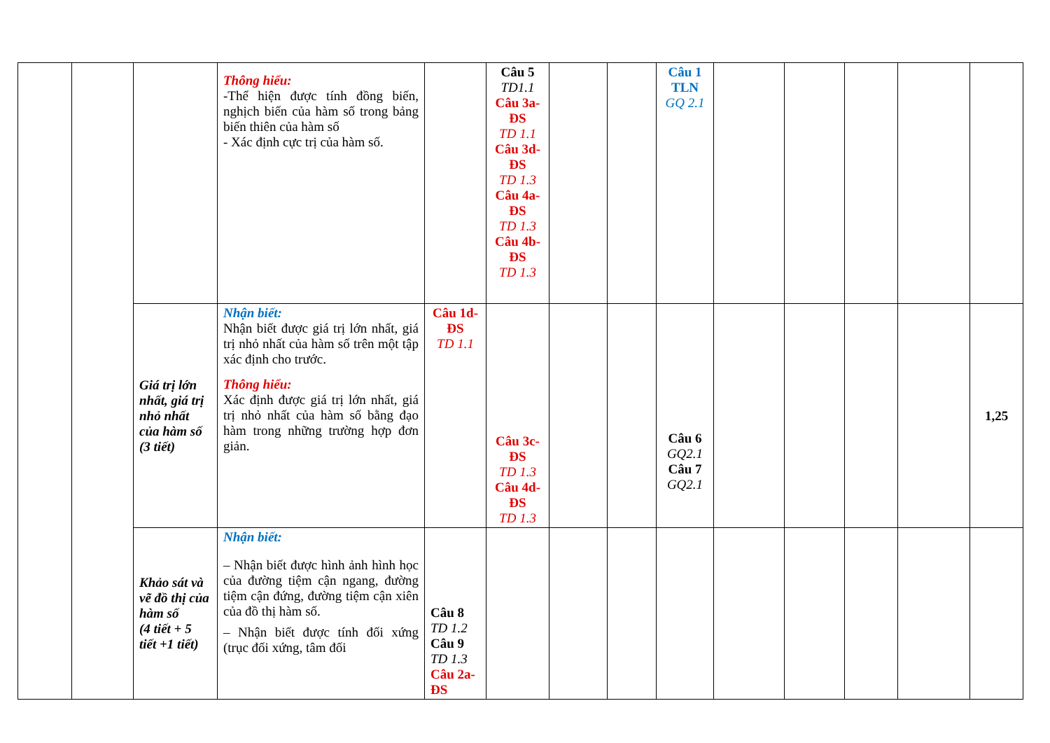| | | | Thông hiểu: -Thể hiện được tính đồng biến, nghịch biến của hàm số trong bảng biến thiên của hàm số - Xác định cực trị của hàm số. | | Câu 5 TD1.1 Câu 3a-ĐS TD 1.1 Câu 3d-ĐS TD 1.3 Câu 4a-ĐS TD 1.3 Câu 4b-ĐS TD 1.3 | | | Câu 1 TLN GQ 2.1 | | | | | |
| | | Giá trị lớn nhất, giá trị nhỏ nhất của hàm số (3 tiết) | Nhận biết: Nhận biết được giá trị lớn nhất, giá trị nhỏ nhất của hàm số trên một tập xác định cho trước. Thông hiểu: Xác định được giá trị lớn nhất, giá trị nhỏ nhất của hàm số bằng đạo hàm trong những trường hợp đơn giản. | Câu 1d-ĐS TD 1.1 | Câu 3c-ĐS TD 1.3 Câu 4d-ĐS TD 1.3 | | | Câu 6 GQ2.1 Câu 7 GQ2.1 | | | | | 1,25 |
| | | Khảo sát và vẽ đồ thị của hàm số (4 tiết + 5 tiết +1 tiết) | Nhận biết: – Nhận biết được hình ảnh hình học của đường tiệm cận ngang, đường tiệm cận đứng, đường tiệm cận xiên của đồ thị hàm số. – Nhận biết được tính đối xứng (trục đối xứng, tâm đối | Câu 8 TD 1.2 Câu 9 TD 1.3 Câu 2a-ĐS | | | | | | | | | |